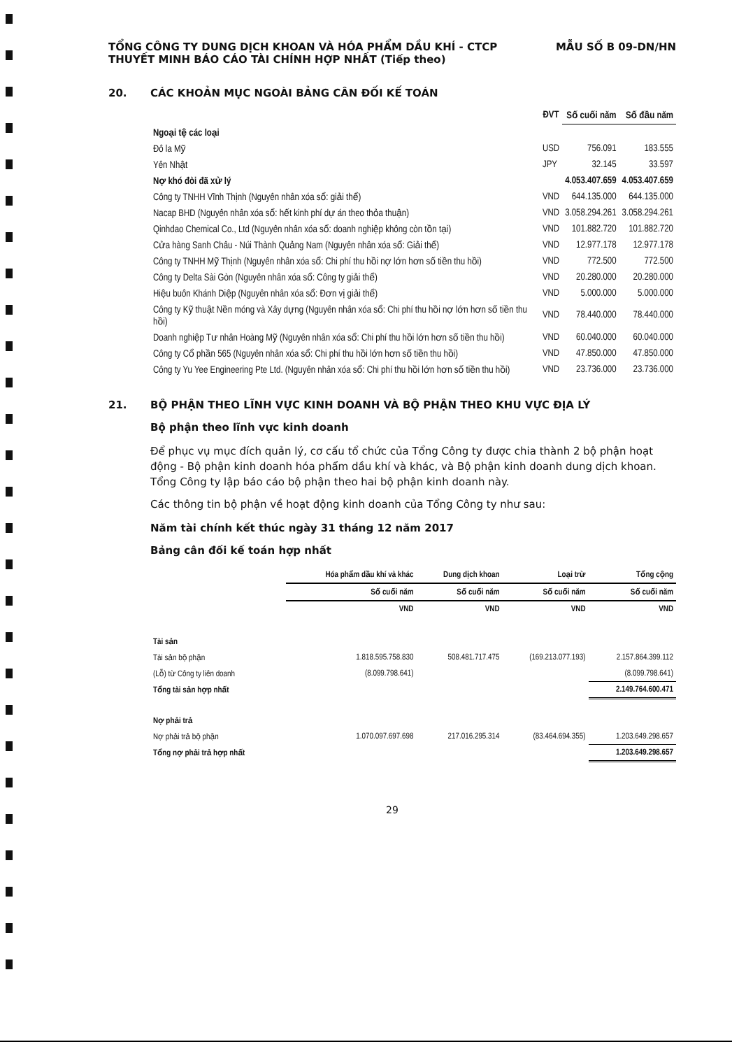TỔNG CÔNG TY DUNG DỊCH KHOAN VÀ HÓA PHẨM DẦU KHÍ - CTCP
THUYẾT MINH BÁO CÁO TÀI CHÍNH HỢP NHẤT (Tiếp theo)
MẪU SỐ B 09-DN/HN
20. CÁC KHOẢN MỤC NGOÀI BẢNG CÂN ĐỐI KẾ TOÁN
| | ĐVT | Số cuối năm | Số đầu năm |
| --- | --- | --- | --- |
| Ngoại tệ các loại | | | |
| Đô la Mỹ | USD | 756.091 | 183.555 |
| Yên Nhật | JPY | 32.145 | 33.597 |
| Nợ khó đòi đã xử lý | | 4.053.407.659 | 4.053.407.659 |
| Công ty TNHH Vĩnh Thịnh (Nguyên nhân xóa sổ: giải thể) | VND | 644.135.000 | 644.135.000 |
| Nacap BHD (Nguyên nhân xóa sổ: hết kinh phí dự án theo thỏa thuận) | VND | 3.058.294.261 | 3.058.294.261 |
| Qinhdao Chemical Co., Ltd (Nguyên nhân xóa sổ: doanh nghiệp không còn tồn tại) | VND | 101.882.720 | 101.882.720 |
| Cửa hàng Sanh Châu - Núi Thành Quảng Nam (Nguyên nhân xóa sổ: Giải thể) | VND | 12.977.178 | 12.977.178 |
| Công ty TNHH Mỹ Thịnh (Nguyên nhân xóa sổ: Chi phí thu hồi nợ lớn hơn số tiền thu hồi) | VND | 772.500 | 772.500 |
| Công ty Delta Sài Gòn (Nguyên nhân xóa sổ: Công ty giải thể) | VND | 20.280.000 | 20.280.000 |
| Hiệu buôn Khánh Diệp (Nguyên nhân xóa sổ: Đơn vị giải thể) | VND | 5.000.000 | 5.000.000 |
| Công ty Kỹ thuật Nền móng và Xây dựng (Nguyên nhân xóa sổ: Chi phí thu hồi nợ lớn hơn số tiền thu hồi) | VND | 78.440.000 | 78.440.000 |
| Doanh nghiệp Tư nhân Hoàng Mỹ (Nguyên nhân xóa sổ: Chi phí thu hồi lớn hơn số tiền thu hồi) | VND | 60.040.000 | 60.040.000 |
| Công ty Cổ phần 565 (Nguyên nhân xóa sổ: Chi phí thu hồi lớn hơn số tiền thu hồi) | VND | 47.850.000 | 47.850.000 |
| Công ty Yu Yee Engineering Pte Ltd. (Nguyên nhân xóa sổ: Chi phí thu hồi lớn hơn số tiền thu hồi) | VND | 23.736.000 | 23.736.000 |
21. BỘ PHẬN THEO LĨNH VỰC KINH DOANH VÀ BỘ PHẬN THEO KHU VỰC ĐỊA LÝ
Bộ phận theo lĩnh vực kinh doanh
Để phục vụ mục đích quản lý, cơ cấu tổ chức của Tổng Công ty được chia thành 2 bộ phận hoạt động - Bộ phận kinh doanh hóa phẩm dầu khí và khác, và Bộ phận kinh doanh dung dịch khoan. Tổng Công ty lập báo cáo bộ phận theo hai bộ phận kinh doanh này.
Các thông tin bộ phận về hoạt động kinh doanh của Tổng Công ty như sau:
Năm tài chính kết thúc ngày 31 tháng 12 năm 2017
Bảng cân đối kế toán hợp nhất
| | Hóa phẩm dầu khí và khác | Dung dịch khoan | Loại trừ | Tổng cộng |
| --- | --- | --- | --- | --- |
| | Số cuối năm | Số cuối năm | Số cuối năm | Số cuối năm |
| | VND | VND | VND | VND |
| Tài sản | | | | |
| Tài sản bộ phận | 1.818.595.758.830 | 508.481.717.475 | (169.213.077.193) | 2.157.864.399.112 |
| (Lỗ) từ Công ty liên doanh | (8.099.798.641) | | | (8.099.798.641) |
| Tổng tài sản hợp nhất | | | | 2.149.764.600.471 |
| Nợ phải trả | | | | |
| Nợ phải trả bộ phận | 1.070.097.697.698 | 217.016.295.314 | (83.464.694.355) | 1.203.649.298.657 |
| Tổng nợ phải trả hợp nhất | | | | 1.203.649.298.657 |
29